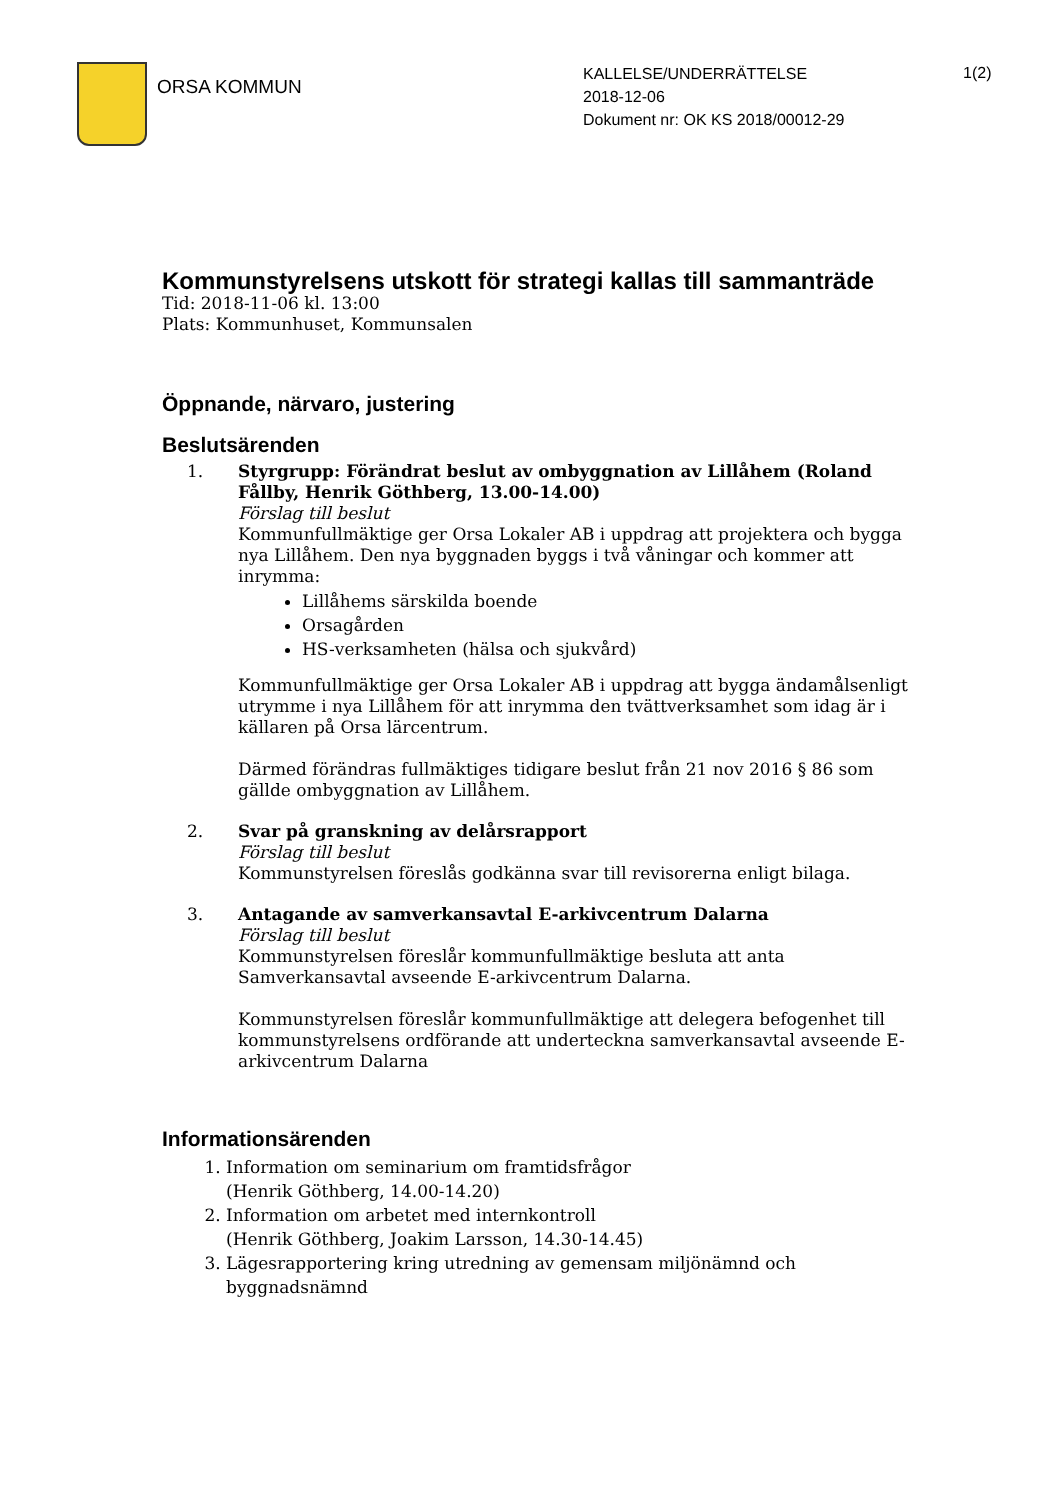ORSA KOMMUN
KALLELSE/UNDERRÄTTELSE
2018-12-06
Dokument nr: OK KS 2018/00012-29
1(2)
Kommunstyrelsens utskott för strategi kallas till sammanträde
Tid: 2018-11-06 kl. 13:00
Plats: Kommunhuset, Kommunsalen
Öppnande, närvaro, justering
Beslutsärenden
1. Styrgrupp: Förändrat beslut av ombyggnation av Lillåhem (Roland Fållby, Henrik Göthberg, 13.00-14.00)
Förslag till beslut
Kommunfullmäktige ger Orsa Lokaler AB i uppdrag att projektera och bygga nya Lillåhem. Den nya byggnaden byggs i två våningar och kommer att inrymma:
Lillåhems särskilda boende
Orsagården
HS-verksamheten (hälsa och sjukvård)
Kommunfullmäktige ger Orsa Lokaler AB i uppdrag att bygga ändamålsenligt utrymme i nya Lillåhem för att inrymma den tvättverksamhet som idag är i källaren på Orsa lärcentrum.
Därmed förändras fullmäktiges tidigare beslut från 21 nov 2016 § 86 som gällde ombyggnation av Lillåhem.
2. Svar på granskning av delårsrapport
Förslag till beslut
Kommunstyrelsen föreslås godkänna svar till revisorerna enligt bilaga.
3. Antagande av samverkansavtal E-arkivcentrum Dalarna
Förslag till beslut
Kommunstyrelsen föreslår kommunfullmäktige besluta att anta Samverkansavtal avseende E-arkivcentrum Dalarna.
Kommunstyrelsen föreslår kommunfullmäktige att delegera befogenhet till kommunstyrelsens ordförande att underteckna samverkansavtal avseende E-arkivcentrum Dalarna
Informationsärenden
1. Information om seminarium om framtidsfrågor
(Henrik Göthberg, 14.00-14.20)
2. Information om arbetet med internkontroll
(Henrik Göthberg, Joakim Larsson, 14.30-14.45)
3. Lägesrapportering kring utredning av gemensam miljönämnd och byggnadsnämnd